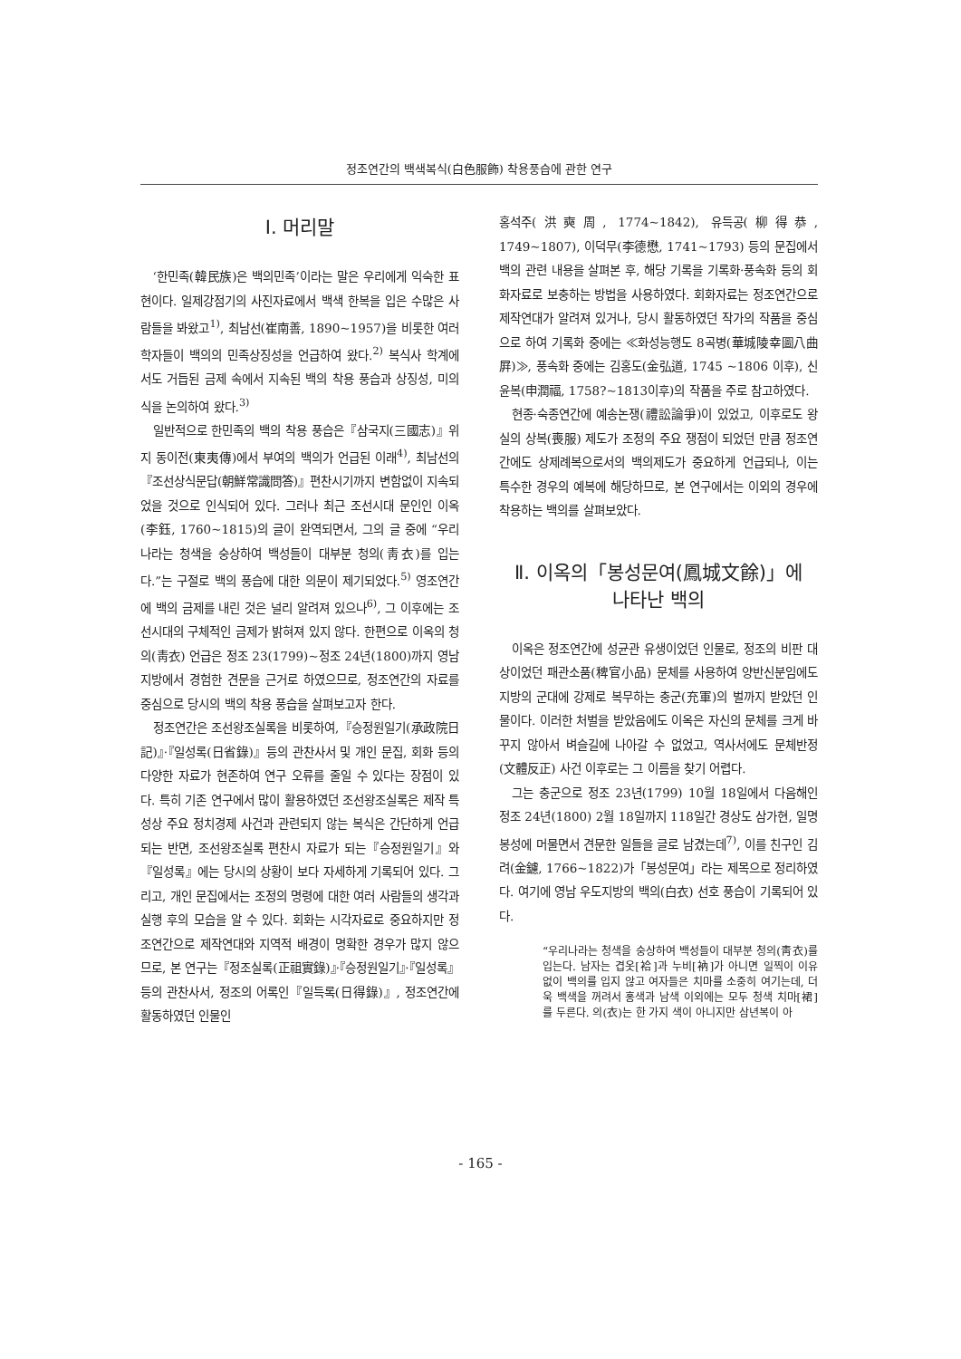정조연간의 백색복식(白色服飾) 착용풍습에 관한 연구
Ⅰ. 머리말
‘한민족(韓民族)은 백의민족’이라는 말은 우리에게 익숙한 표현이다. 일제강점기의 사진자료에서 백색 한복을 입은 수많은 사람들을 봐왔고<sup>1)</sup>, 최남선(崔南善, 1890~1957)을 비롯한 여러 학자들이 백의의 민족상징성을 언급하여 왔다.<sup>2)</sup> 복식사 학계에서도 거듭된 금제 속에서 지속된 백의 착용 풍습과 상징성, 미의식을 논의하여 왔다.<sup>3)</sup>
일반적으로 한민족의 백의 착용 풍습은『삼국지(三國志)』위지 동이전(東夷傳)에서 부여의 백의가 언급된 이래<sup>4)</sup>, 최남선의『조선상식문답(朝鮮常識問答)』편찬시기까지 변함없이 지속되었을 것으로 인식되어 있다. 그러나 최근 조선시대 문인인 이옥(李鈺, 1760~1815)의 글이 완역되면서, 그의 글 중에 “우리나라는 청색을 숭상하여 백성들이 대부분 청의(靑衣)를 입는다.”는 구절로 백의 풍습에 대한 의문이 제기되었다.<sup>5)</sup> 영조연간에 백의 금제를 내린 것은 널리 알려져 있으나<sup>6)</sup>, 그 이후에는 조선시대의 구체적인 금제가 밝혀져 있지 않다. 한편으로 이옥의 청의(靑衣) 언급은 정조 23(1799)~정조 24년(1800)까지 영남지방에서 경험한 견문을 근거로 하였으므로, 정조연간의 자료를 중심으로 당시의 백의 착용 풍습을 살펴보고자 한다.
정조연간은 조선왕조실록을 비롯하여,『승정원일기(承政院日記)』·『일성록(日省錄)』등의 관찬사서 및 개인 문집, 회화 등의 다양한 자료가 현존하여 연구 오류를 줄일 수 있다는 장점이 있다. 특히 기존 연구에서 많이 활용하였던 조선왕조실록은 제작 특성상 주요 정치경제 사건과 관련되지 않는 복식은 간단하게 언급되는 반면, 조선왕조실록 편찬시 자료가 되는『승정원일기』와『일성록』에는 당시의 상황이 보다 자세하게 기록되어 있다. 그리고, 개인 문집에서는 조정의 명령에 대한 여러 사람들의 생각과 실행 후의 모습을 알 수 있다. 회화는 시각자료로 중요하지만 정조연간으로 제작연대와 지역적 배경이 명확한 경우가 많지 않으므로, 본 연구는『정조실록(正祖實錄)』·『승정원일기』·『일성록』등의 관찬사서, 정조의 어록인『일득록(日得錄)』, 정조연간에 활동하였던 인물인
홍석주(洪奭周, 1774~1842), 유득공(柳得恭, 1749~1807), 이덕무(李德懋, 1741~1793) 등의 문집에서 백의 관련 내용을 살펴본 후, 해당 기록을 기록화·풍속화 등의 회화자료로 보충하는 방법을 사용하였다. 회화자료는 정조연간으로 제작연대가 알려져 있거나, 당시 활동하였던 작가의 작품을 중심으로 하여 기록화 중에는 ≪화성능행도 8곡병(華城陵幸圖八曲屛)≫, 풍속화 중에는 김홍도(金弘道, 1745 ~1806 이후), 신윤복(申潤福, 1758?~1813이후)의 작품을 주로 참고하였다.
현종·숙종연간에 예송논쟁(禮訟論爭)이 있었고, 이후로도 왕실의 상복(喪服) 제도가 조정의 주요 쟁점이 되었던 만큼 정조연간에도 상제례복으로서의 백의제도가 중요하게 언급되나, 이는 특수한 경우의 예복에 해당하므로, 본 연구에서는 이외의 경우에 착용하는 백의를 살펴보았다.
Ⅱ. 이옥의「봉성문여(鳳城文餘)」에
나타난 백의
이옥은 정조연간에 성균관 유생이었던 인물로, 정조의 비판 대상이었던 패관소품(稗官小品) 문체를 사용하여 양반신분임에도 지방의 군대에 강제로 복무하는 충군(充軍)의 벌까지 받았던 인물이다. 이러한 처벌을 받았음에도 이옥은 자신의 문체를 크게 바꾸지 않아서 벼슬길에 나아갈 수 없었고, 역사서에도 문체반정(文體反正) 사건 이후로는 그 이름을 찾기 어렵다.
그는 충군으로 정조 23년(1799) 10월 18일에서 다음해인 정조 24년(1800) 2월 18일까지 118일간 경상도 삼가현, 일명 봉성에 머물면서 견문한 일들을 글로 남겼는데<sup>7)</sup>, 이를 친구인 김려(金鑢, 1766~1822)가「봉성문여」라는 제목으로 정리하였다. 여기에 영남 우도지방의 백의(白衣) 선호 풍습이 기록되어 있다.
“우리나라는 청색을 숭상하여 백성들이 대부분 청의(靑衣)를 입는다. 남자는 겹옷[袷]과 누비[衲]가 아니면 일찍이 이유 없이 백의를 입지 않고 여자들은 치마를 소중히 여기는데, 더욱 백색을 꺼려서 홍색과 남색 이외에는 모두 청색 치마[裙]를 두른다. 의(衣)는 한 가지 색이 아니지만 삼년복이 아
- 165 -